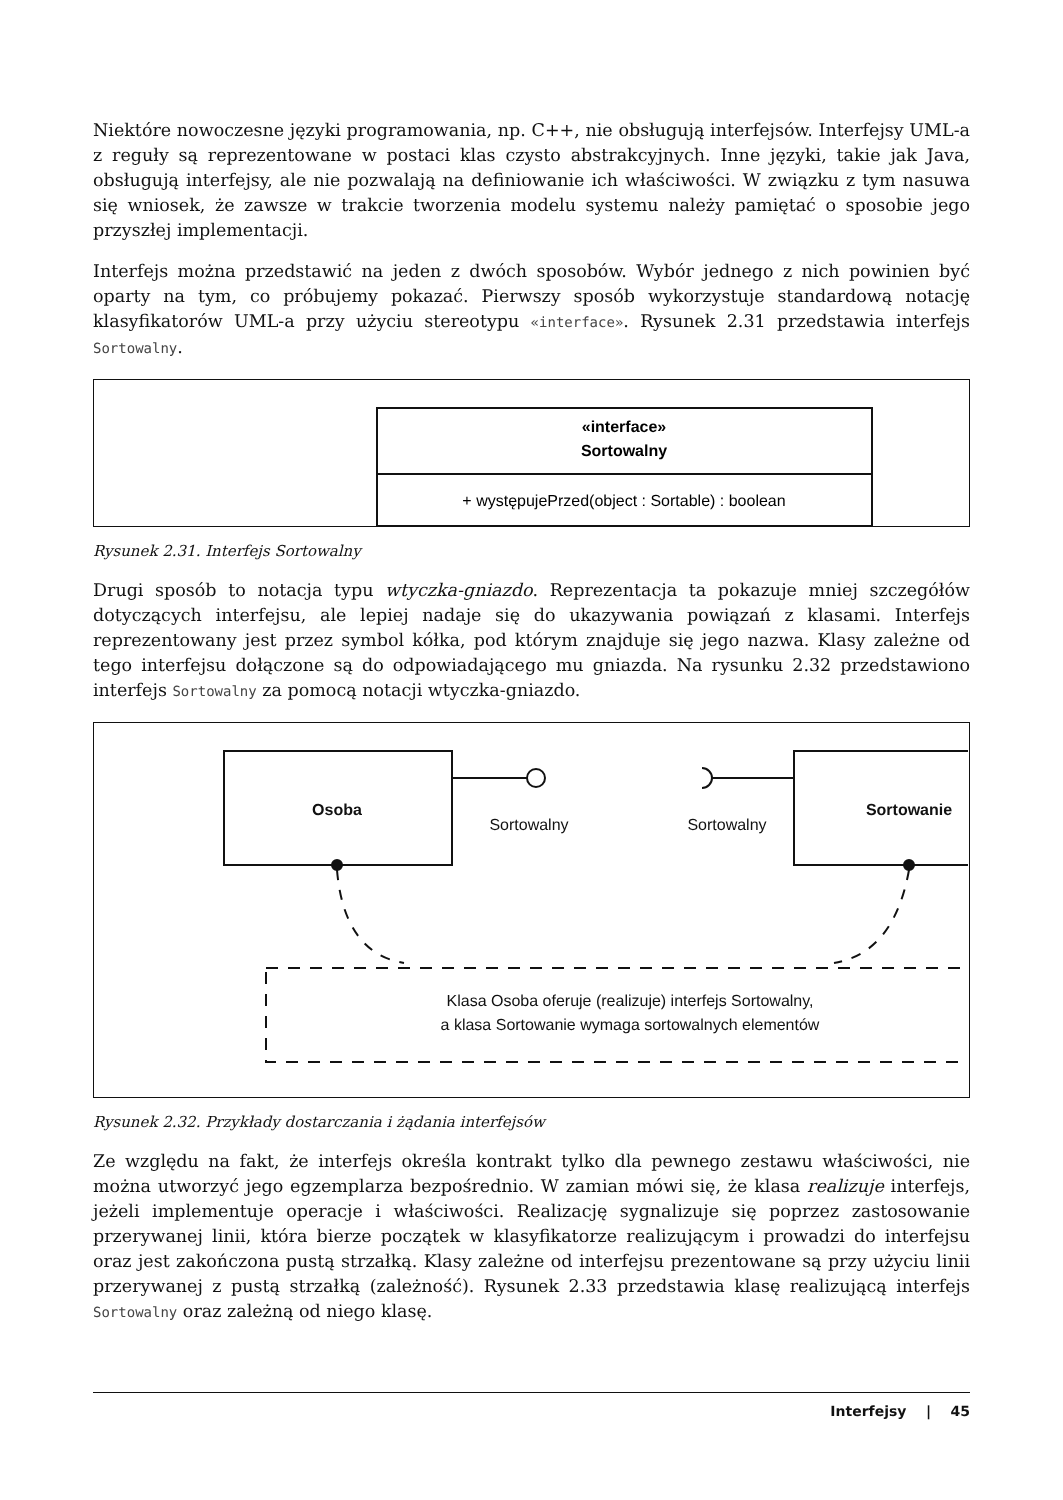Niektóre nowoczesne języki programowania, np. C++, nie obsługują interfejsów. Interfejsy UML-a z reguły są reprezentowane w postaci klas czysto abstrakcyjnych. Inne języki, takie jak Java, obsługują interfejsy, ale nie pozwalają na definiowanie ich właściwości. W związku z tym nasuwa się wniosek, że zawsze w trakcie tworzenia modelu systemu należy pamiętać o sposobie jego przyszłej implementacji.
Interfejs można przedstawić na jeden z dwóch sposobów. Wybór jednego z nich powinien być oparty na tym, co próbujemy pokazać. Pierwszy sposób wykorzystuje standardową notację klasyfikatorów UML-a przy użyciu stereotypu «interface». Rysunek 2.31 przedstawia interfejs Sortowalny.
«interface»
Sortowalny
+ występujePrzed(object : Sortable) : boolean
Rysunek 2.31. Interfejs Sortowalny
Drugi sposób to notacja typu wtyczka-gniazdo. Reprezentacja ta pokazuje mniej szczegółów dotyczących interfejsu, ale lepiej nadaje się do ukazywania powiązań z klasami. Interfejs reprezentowany jest przez symbol kółka, pod którym znajduje się jego nazwa. Klasy zależne od tego interfejsu dołączone są do odpowiadającego mu gniazda. Na rysunku 2.32 przedstawiono interfejs Sortowalny za pomocą notacji wtyczka-gniazdo.
Osoba
Sortowanie
Sortowalny
Sortowalny
Klasa Osoba oferuje (realizuje) interfejs Sortowalny,
a klasa Sortowanie wymaga sortowalnych elementów
Rysunek 2.32. Przykłady dostarczania i żądania interfejsów
Ze względu na fakt, że interfejs określa kontrakt tylko dla pewnego zestawu właściwości, nie można utworzyć jego egzemplarza bezpośrednio. W zamian mówi się, że klasa realizuje interfejs, jeżeli implementuje operacje i właściwości. Realizację sygnalizuje się poprzez zastosowanie przerywanej linii, która bierze początek w klasyfikatorze realizującym i prowadzi do interfejsu oraz jest zakończona pustą strzałką. Klasy zależne od interfejsu prezentowane są przy użyciu linii przerywanej z pustą strzałką (zależność). Rysunek 2.33 przedstawia klasę realizującą interfejs Sortowalny oraz zależną od niego klasę.
Interfejsy | 45